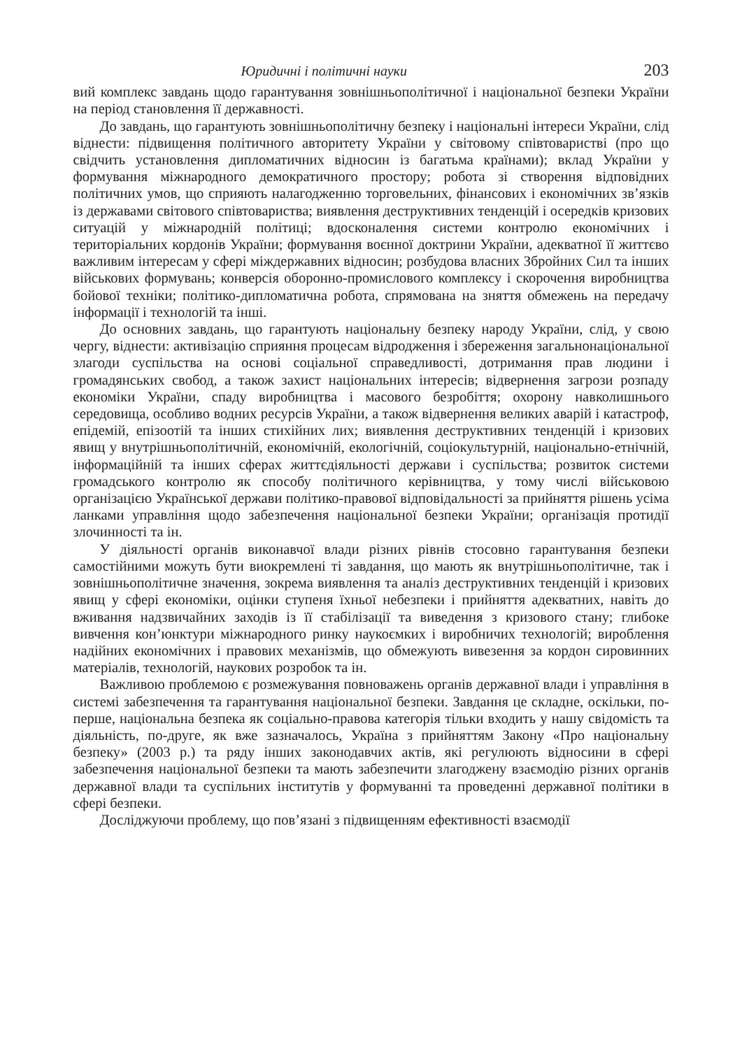Юридичні і політичні науки 203
вий комплекс завдань щодо гарантування зовнішньополітичної і національної безпеки України на період становлення її державності.
До завдань, що гарантують зовнішньополітичну безпеку і національні інтереси України, слід віднести: підвищення політичного авторитету України у світовому співтоваристві (про що свідчить установлення дипломатичних відносин із багатьма країнами); вклад України у формування міжнародного демократичного простору; робота зі створення відповідних політичних умов, що сприяють налагодженню торговельних, фінансових і економічних зв’язків із державами світового співтовариства; виявлення деструктивних тенденцій і осередків кризових ситуацій у міжнародній політиці; вдосконалення системи контролю економічних і територіальних кордонів України; формування воєнної доктрини України, адекватної її життєво важливим інтересам у сфері міждержавних відносин; розбудова власних Збройних Сил та інших військових формувань; конверсія оборонно-промислового комплексу і скорочення виробництва бойової техніки; політико-дипломатична робота, спрямована на зняття обмежень на передачу інформації і технологій та інші.
До основних завдань, що гарантують національну безпеку народу України, слід, у свою чергу, віднести: активізацію сприяння процесам відродження і збереження загальнонаціональної злагоди суспільства на основі соціальної справедливості, дотримання прав людини і громадянських свобод, а також захист національних інтересів; відвернення загрози розпаду економіки України, спаду виробництва і масового безробіття; охорону навколишнього середовища, особливо водних ресурсів України, а також відвернення великих аварій і катастроф, епідемій, епізоотій та інших стихійних лих; виявлення деструктивних тенденцій і кризових явищ у внутрішньополітичній, економічній, екологічній, соціокультурній, національно-етнічній, інформаційній та інших сферах життєдіяльності держави і суспільства; розвиток системи громадського контролю як способу політичного керівництва, у тому числі військовою організацією Української держави політико-правової відповідальності за прийняття рішень усіма ланками управління щодо забезпечення національної безпеки України; організація протидії злочинності та ін.
У діяльності органів виконавчої влади різних рівнів стосовно гарантування безпеки самостійними можуть бути виокремлені ті завдання, що мають як внутрішньополітичне, так і зовнішньополітичне значення, зокрема виявлення та аналіз деструктивних тенденцій і кризових явищ у сфері економіки, оцінки ступеня їхньої небезпеки і прийняття адекватних, навіть до вживання надзвичайних заходів із її стабілізації та виведення з кризового стану; глибоке вивчення кон’юнктури міжнародного ринку наукоємких і виробничих технологій; вироблення надійних економічних і правових механізмів, що обмежують вивезення за кордон сировинних матеріалів, технологій, наукових розробок та ін.
Важливою проблемою є розмежування повноважень органів державної влади і управління в системі забезпечення та гарантування національної безпеки. Завдання це складне, оскільки, по-перше, національна безпека як соціально-правова категорія тільки входить у нашу свідомість та діяльність, по-друге, як вже зазначалось, Україна з прийняттям Закону «Про національну безпеку» (2003 р.) та ряду інших законодавчих актів, які регулюють відносини в сфері забезпечення національної безпеки та мають забезпечити злагоджену взаємодію різних органів державної влади та суспільних інститутів у формуванні та проведенні державної політики в сфері безпеки.
Досліджуючи проблему, що пов’язані з підвищенням ефективності взаємодії